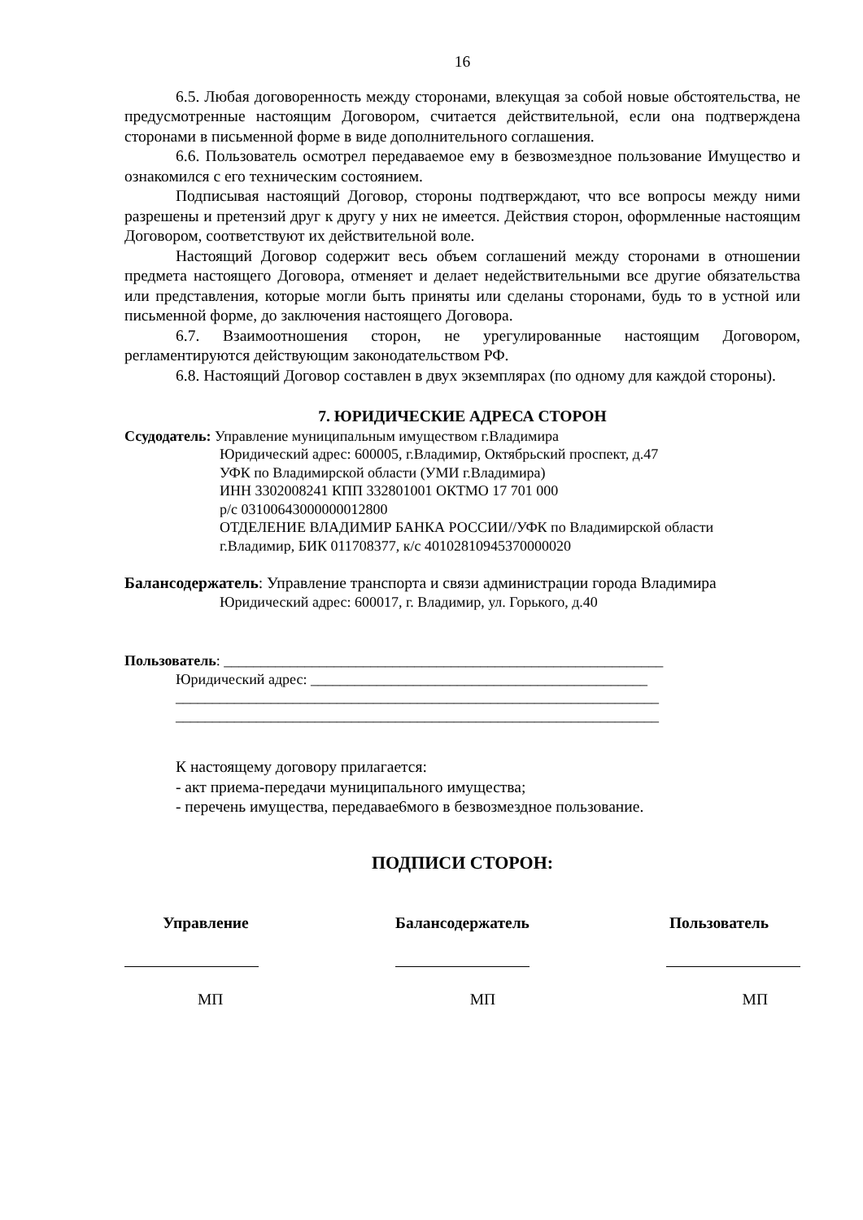16
6.5. Любая договоренность между сторонами, влекущая за собой новые обстоятельства, не предусмотренные настоящим Договором, считается действительной, если она подтверждена сторонами в письменной форме в виде дополнительного соглашения.
6.6. Пользователь осмотрел передаваемое ему в безвозмездное пользование Имущество и ознакомился с его техническим состоянием.
Подписывая настоящий Договор, стороны подтверждают, что все вопросы между ними разрешены и претензий друг к другу у них не имеется. Действия сторон, оформленные настоящим Договором, соответствуют их действительной воле.
Настоящий Договор содержит весь объем соглашений между сторонами в отношении предмета настоящего Договора, отменяет и делает недействительными все другие обязательства или представления, которые могли быть приняты или сделаны сторонами, будь то в устной или письменной форме, до заключения настоящего Договора.
6.7. Взаимоотношения сторон, не урегулированные настоящим Договором, регламентируются действующим законодательством РФ.
6.8. Настоящий Договор составлен в двух экземплярах (по одному для каждой стороны).
7. ЮРИДИЧЕСКИЕ АДРЕСА СТОРОН
Ссудодатель: Управление муниципальным имуществом г.Владимира
Юридический адрес: 600005, г.Владимир, Октябрьский проспект, д.47
УФК по Владимирской области (УМИ г.Владимира)
ИНН 3302008241 КПП 332801001 ОКТМО 17 701 000
р/с 03100643000000012800
ОТДЕЛЕНИЕ ВЛАДИМИР БАНКА РОССИИ//УФК по Владимирской области
г.Владимир, БИК 011708377, к/с 40102810945370000020
Балансодержатель: Управление транспорта и связи администрации города Владимира
Юридический адрес: 600017, г. Владимир, ул. Горького, д.40
Пользователь: ____________________________________________________________
Юридический адрес: ______________________________________________
__________________________________________________________________
__________________________________________________________________
К настоящему договору прилагается:
- акт приема-передачи муниципального имущества;
- перечень имущества, передавае6мого в безвозмездное пользование.
ПОДПИСИ СТОРОН:
Управление Балансодержатель Пользователь
МП МП МП